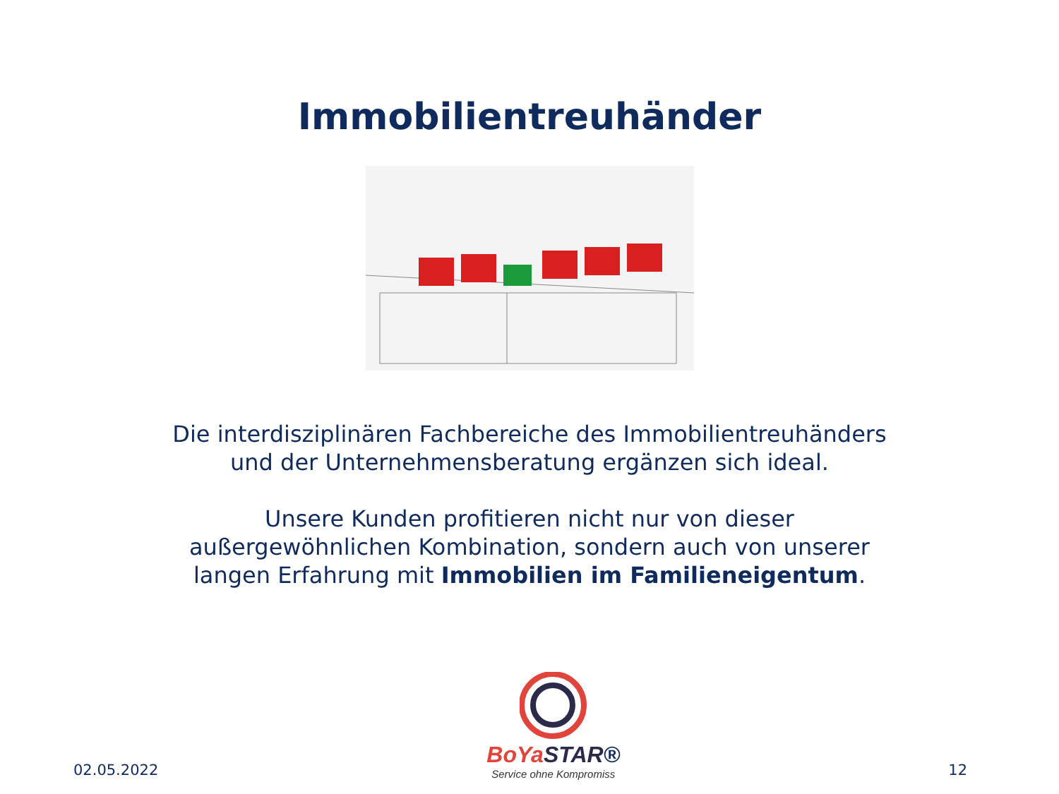Immobilientreuhänder
Die interdisziplinären Fachbereiche des Immobilientreuhänders
und der Unternehmensberatung ergänzen sich ideal.
Unsere Kunden profitieren nicht nur von dieser
außergewöhnlichen Kombination, sondern auch von unserer
langen Erfahrung mit Immobilien im Familieneigentum.
02.05.2022
BoYa STAR®
Service ohne Kompromiss
12